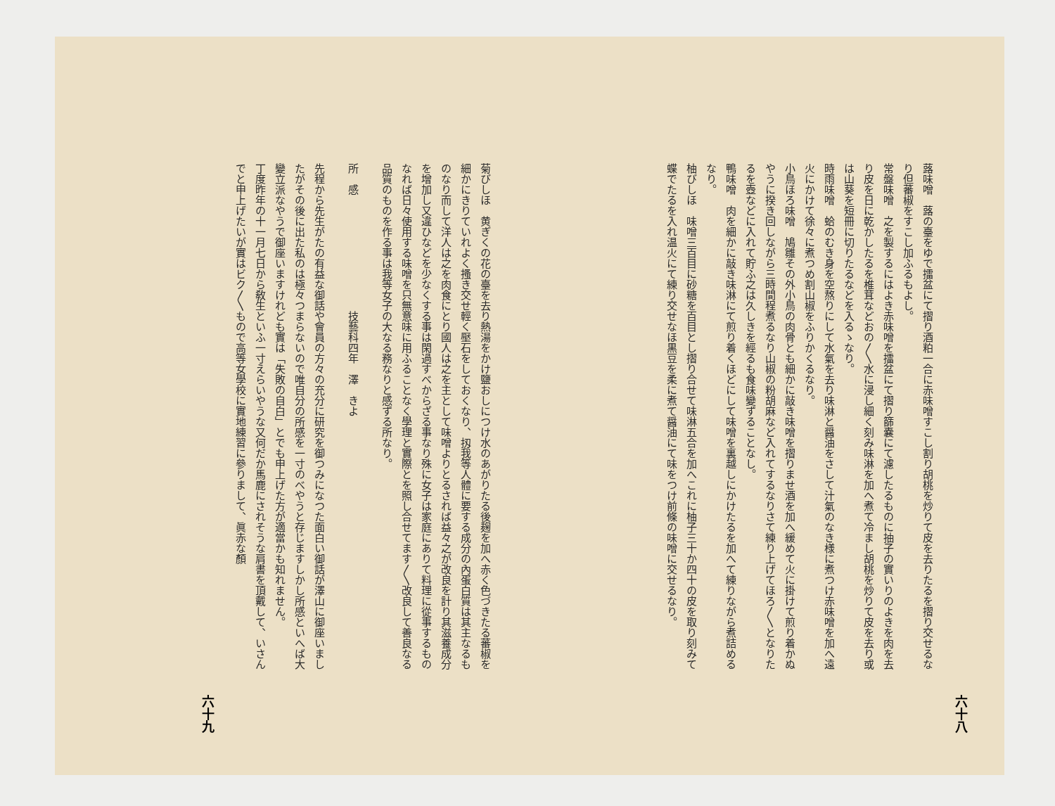六十八
蕗味噌　蕗の臺をゆで擂盆にて摺り酒粕一合に赤味噌すこし割り胡桃を炒りて皮を去りたるを摺り交せるなり但蕃椒をすこし加ふるもよし。
常盤味噌　之を製するにはよき赤味噌を擂盆にて摺り篩嚢にて濾したるものに抽子の實いりのよきを肉を去り皮を日に乾かしたるを椎茸などおの〳〵水に浸し細く刻み味淋を加へ煮て冷まし胡桃を炒りて皮を去り或は山葵を短冊に切りたるなどを入るゝなり。
時雨味噌　蛤のむき身を空熬りにして水氣を去り味淋と醤油をさして汁氣のなき様に煮つけ赤味噌を加へ遠火にかけて徐々に煮つめ割山椒をふりかくるなり。
小鳥ほろ味噌　鳩雛その外小鳥の肉骨とも細かに敲き味噌を摺りませ酒を加へ緩めて火に掛けて煎り着かぬやうに揆き回しながら三時間程煮るなり山椒の粉胡麻など入れてするなりさて練り上げてほろ〳〵となりたるを壺などに入れて貯ふ之は久しきを經るも食味變ずることなし。
鴨味噌　肉を細かに敲き味淋にて煎り着くほどにして味噌を裏越しにかけたるを加へて練りながら煮詰めるなり。
柚びしほ　味噌三百目に砂糖を百目とし摺り合せて味淋五合を加へこれに柚子三十か四十の皮を取り刻みて蝶でたるを入れ温火にて練り交せなほ黒豆を柔に煮て醤油にて味をつけ前條の味噌に交せるなり。
菊びしほ　黄ぎくの花の臺を去り熱湯をかけ鹽おしにつけ水のあがりたる後麹を加へ赤く色づきたる蕃椒を細かにきりていれよく搔き交せ輕く壓石をしておくなり、扨我等人體に要する成分の內蛋白質は其主なるものなり而して洋人は之を肉食にとり國人は之を主として味噌よりとるされば益々之が改良を計り其滋養成分を增加し又違ひなどを少なくする事は閑過すべからざる事なり殊に女子は家庭にありて料理に從事するものなれば日々使用する味噌を只無意味に用ふることなく學理と實際とを照し合せてます〳〵改良して善良なる品質のものを作る事は我等女子の大なる務なりと感ずる所なり。
所　感　　　　　　　　　　　技藝科四年　澤　きよ
先程から先生がたの有益な御話や會員の方々の充分に研究を御つみになつた面白い御話が澤山に御座いましたがその後に出た私のは極々つまらないので唯自分の所感を一寸のべやうと存じますしかし所感といへば大變立派なやうで御座いますけれども實は「失敗の自白」とでも申上げた方が適當かも知れません。
丁度昨年の十一月七日から敎生といふ一寸えらいやうな又何だか馬鹿にされそうな肩書を頂戴して、いさんでと申上げたいが實はビク〳〵もので高等女學校に實地練習に參りまして、眞赤な顏
六十九